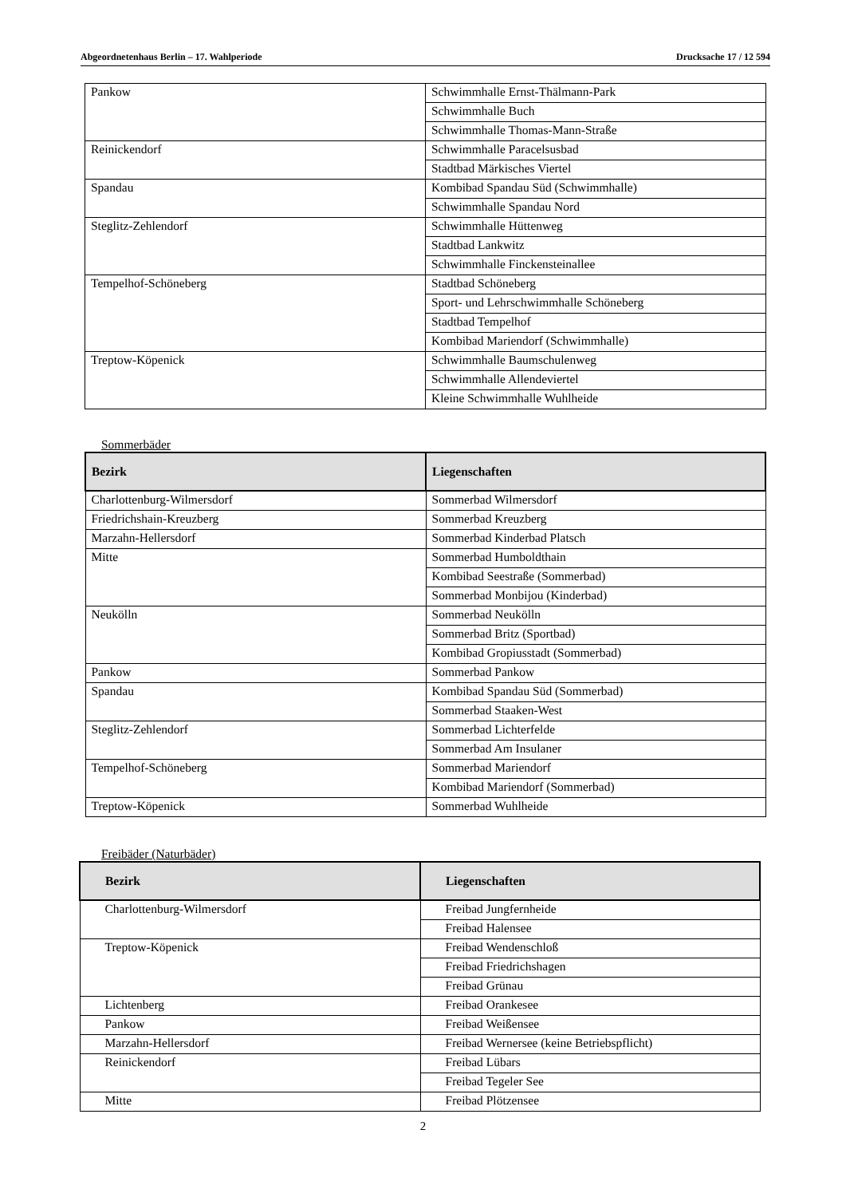Abgeordnetenhaus Berlin – 17. Wahlperiode Drucksache 17 / 12 594
| Pankow | Schwimmhalle Ernst-Thälmann-Park |
| | Schwimmhalle Buch |
| | Schwimmhalle Thomas-Mann-Straße |
| Reinickendorf | Schwimmhalle Paracelsusbad |
| | Stadtbad Märkisches Viertel |
| Spandau | Kombibad Spandau Süd (Schwimmhalle) |
| | Schwimmhalle Spandau Nord |
| Steglitz-Zehlendorf | Schwimmhalle Hüttenweg |
| | Stadtbad Lankwitz |
| | Schwimmhalle Finckensteinallee |
| Tempelhof-Schöneberg | Stadtbad Schöneberg |
| | Sport- und Lehrschwimmhalle Schöneberg |
| | Stadtbad Tempelhof |
| | Kombibad Mariendorf (Schwimmhalle) |
| Treptow-Köpenick | Schwimmhalle Baumschulenweg |
| | Schwimmhalle Allendeviertel |
| | Kleine Schwimmhalle Wuhlheide |
Sommerbäder
| Bezirk | Liegenschaften |
| --- | --- |
| Charlottenburg-Wilmersdorf | Sommerbad Wilmersdorf |
| Friedrichshain-Kreuzberg | Sommerbad Kreuzberg |
| Marzahn-Hellersdorf | Sommerbad Kinderbad Platsch |
| Mitte | Sommerbad Humboldthain |
| | Kombibad Seestraße (Sommerbad) |
| | Sommerbad Monbijou (Kinderbad) |
| Neukölln | Sommerbad Neukölln |
| | Sommerbad Britz (Sportbad) |
| | Kombibad Gropiusstadt (Sommerbad) |
| Pankow | Sommerbad Pankow |
| Spandau | Kombibad Spandau Süd (Sommerbad) |
| | Sommerbad Staaken-West |
| Steglitz-Zehlendorf | Sommerbad Lichterfelde |
| | Sommerbad Am Insulaner |
| Tempelhof-Schöneberg | Sommerbad Mariendorf |
| | Kombibad Mariendorf (Sommerbad) |
| Treptow-Köpenick | Sommerbad Wuhlheide |
Freibäder (Naturbäder)
| Bezirk | Liegenschaften |
| --- | --- |
| Charlottenburg-Wilmersdorf | Freibad Jungfernheide |
| | Freibad Halensee |
| Treptow-Köpenick | Freibad Wendenschloß |
| | Freibad Friedrichshagen |
| | Freibad Grünau |
| Lichtenberg | Freibad Orankesee |
| Pankow | Freibad Weißensee |
| Marzahn-Hellersdorf | Freibad Wernersee (keine Betriebspflicht) |
| Reinickendorf | Freibad Lübars |
| | Freibad Tegeler See |
| Mitte | Freibad Plötzensee |
2